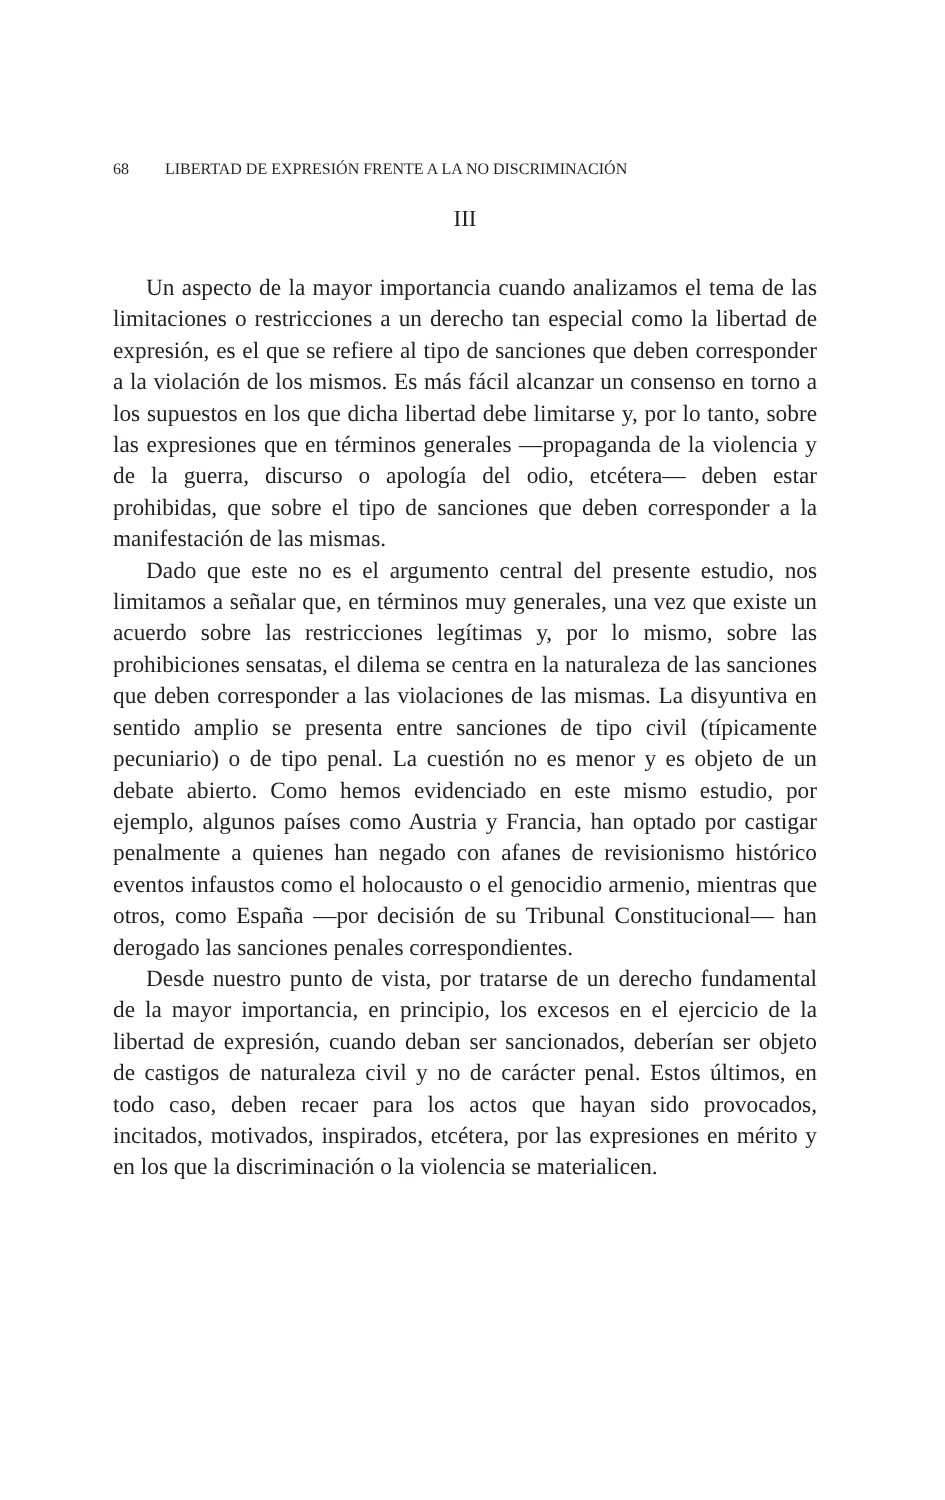68 LIBERTAD DE EXPRESIÓN FRENTE A LA NO DISCRIMINACIÓN
III
Un aspecto de la mayor importancia cuando analizamos el tema de las limitaciones o restricciones a un derecho tan especial como la libertad de expresión, es el que se refiere al tipo de sanciones que deben corresponder a la violación de los mismos. Es más fácil alcanzar un consenso en torno a los supuestos en los que dicha libertad debe limitarse y, por lo tanto, sobre las expresiones que en términos generales —propaganda de la violencia y de la guerra, discurso o apología del odio, etcétera— deben estar prohibidas, que sobre el tipo de sanciones que deben corresponder a la manifestación de las mismas.
Dado que este no es el argumento central del presente estudio, nos limitamos a señalar que, en términos muy generales, una vez que existe un acuerdo sobre las restricciones legítimas y, por lo mismo, sobre las prohibiciones sensatas, el dilema se centra en la naturaleza de las sanciones que deben corresponder a las violaciones de las mismas. La disyuntiva en sentido amplio se presenta entre sanciones de tipo civil (típicamente pecuniario) o de tipo penal. La cuestión no es menor y es objeto de un debate abierto. Como hemos evidenciado en este mismo estudio, por ejemplo, algunos países como Austria y Francia, han optado por castigar penalmente a quienes han negado con afanes de revisionismo histórico eventos infaustos como el holocausto o el genocidio armenio, mientras que otros, como España —por decisión de su Tribunal Constitucional— han derogado las sanciones penales correspondientes.
Desde nuestro punto de vista, por tratarse de un derecho fundamental de la mayor importancia, en principio, los excesos en el ejercicio de la libertad de expresión, cuando deban ser sancionados, deberían ser objeto de castigos de naturaleza civil y no de carácter penal. Estos últimos, en todo caso, deben recaer para los actos que hayan sido provocados, incitados, motivados, inspirados, etcétera, por las expresiones en mérito y en los que la discriminación o la violencia se materialicen.